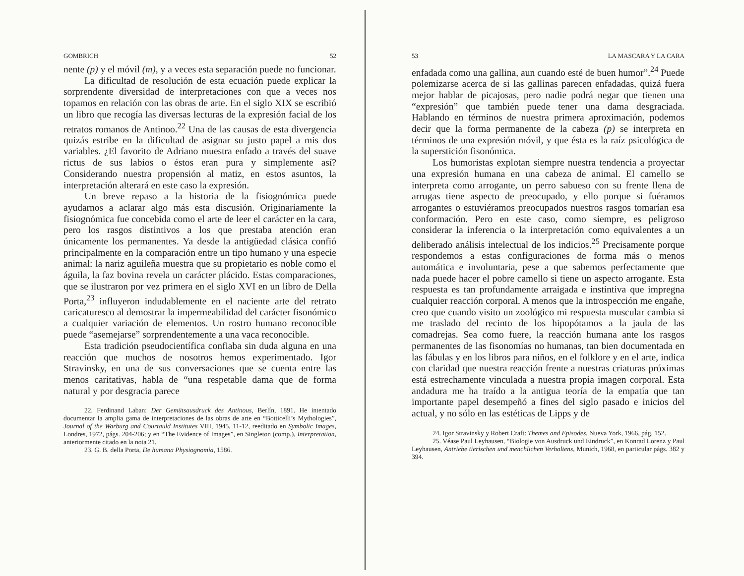GOMBRICH 52
nente (p) y el móvil (m), y a veces esta separación puede no funcionar.
La dificultad de resolución de esta ecuación puede explicar la sorprendente diversidad de interpretaciones con que a veces nos topamos en relación con las obras de arte. En el siglo XIX se escribió un libro que recogía las diversas lecturas de la expresión facial de los retratos romanos de Antinoo.<sup>22</sup> Una de las causas de esta divergencia quizás estribe en la dificultad de asignar su justo papel a mis dos variables. ¿El favorito de Adriano muestra enfado a través del suave rictus de sus labios o éstos eran pura y simplemente así? Considerando nuestra propensión al matiz, en estos asuntos, la interpretación alterará en este caso la expresión.
Un breve repaso a la historia de la fisiognómica puede ayudarnos a aclarar algo más esta discusión. Originariamente la fisiognómica fue concebida como el arte de leer el carácter en la cara, pero los rasgos distintivos a los que prestaba atención eran únicamente los permanentes. Ya desde la antigüedad clásica confió principalmente en la comparación entre un tipo humano y una especie animal: la nariz aguileña muestra que su propietario es noble como el águila, la faz bovina revela un carácter plácido. Estas comparaciones, que se ilustraron por vez primera en el siglo XVI en un libro de Della Porta,<sup>23</sup> influyeron indudablemente en el naciente arte del retrato caricaturesco al demostrar la impermeabilidad del carácter fisonómico a cualquier variación de elementos. Un rostro humano reconocible puede “asemejarse” sorprendentemente a una vaca reconocible.
Esta tradición pseudocientífica confiaba sin duda alguna en una reacción que muchos de nosotros hemos experimentado. Igor Stravinsky, en una de sus conversaciones que se cuenta entre las menos caritativas, habla de “una respetable dama que de forma natural y por desgracia parece
22. Ferdinand Laban: Der Gemütsausdruck des Antinous, Berlín, 1891. He intentado documentar la amplia gama de interpretaciones de las obras de arte en “Botticelli’s Mythologies”, Journal of the Warburg and Courtauld Institutes VIII, 1945, 11-12, reeditado en Symbolic Images, Londres, 1972, págs. 204-206; y en “The Evidence of Images”, en Singleton (comp.), Interpretation, anteriormente citado en la nota 21.
23. G. B. della Porta, De humana Physiognomia, 1586.
53 LA MASCARA Y LA CARA
enfadada como una gallina, aun cuando esté de buen humor”.<sup>24</sup> Puede polemizarse acerca de si las gallinas parecen enfadadas, quizá fuera mejor hablar de picajosas, pero nadie podrá negar que tienen una “expresión” que también puede tener una dama desgraciada. Hablando en términos de nuestra primera aproximación, podemos decir que la forma permanente de la cabeza (p) se interpreta en términos de una expresión móvil, y que ésta es la raíz psicológica de la superstición fisonómica.
Los humoristas explotan siempre nuestra tendencia a proyectar una expresión humana en una cabeza de animal. El camello se interpreta como arrogante, un perro sabueso con su frente llena de arrugas tiene aspecto de preocupado, y ello porque si fuéramos arrogantes o estuviéramos preocupados nuestros rasgos tomarían esa conformación. Pero en este caso, como siempre, es peligroso considerar la inferencia o la interpretación como equivalentes a un deliberado análisis intelectual de los indicios.<sup>25</sup> Precisamente porque respondemos a estas configuraciones de forma más o menos automática e involuntaria, pese a que sabemos perfectamente que nada puede hacer el pobre camello si tiene un aspecto arrogante. Esta respuesta es tan profundamente arraigada e instintiva que impregna cualquier reacción corporal. A menos que la introspección me engañe, creo que cuando visito un zoológico mi respuesta muscular cambia si me traslado del recinto de los hipopótamos a la jaula de las comadrejas. Sea como fuere, la reacción humana ante los rasgos permanentes de las fisonomías no humanas, tan bien documentada en las fábulas y en los libros para niños, en el folklore y en el arte, indica con claridad que nuestra reacción frente a nuestras criaturas próximas está estrechamente vinculada a nuestra propia imagen corporal. Esta andadura me ha traído a la antigua teoría de la empatía que tan importante papel desempeñó a fines del siglo pasado e inicios del actual, y no sólo en las estéticas de Lipps y de
24. Igor Stravinsky y Robert Craft: Themes and Episodes, Nueva York, 1966, pág. 152.
25. Véase Paul Leyhausen, “Biologie von Ausdruck und Eindruck”, en Konrad Lorenz y Paul Leyhausen, Antriebe tierischen und menchlichen Verhaltens, Munich, 1968, en particular págs. 382 y 394.